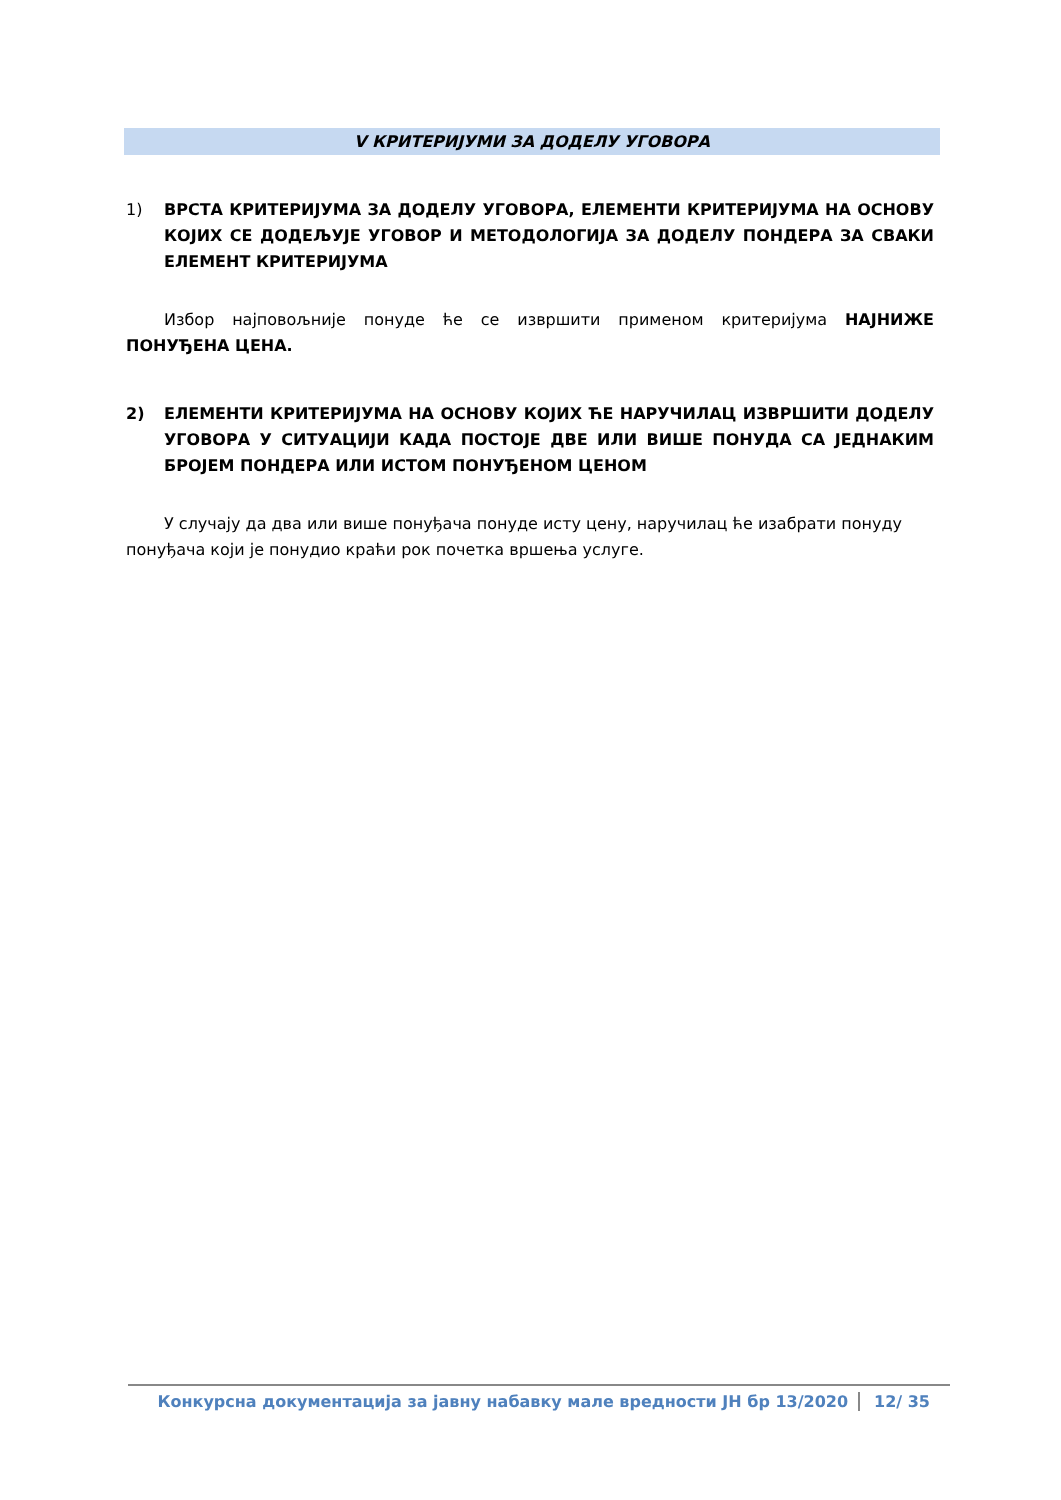V КРИТЕРИЈУМИ ЗА ДОДЕЛУ УГОВОРА
1) ВРСТА КРИТЕРИЈУМА ЗА ДОДЕЛУ УГОВОРА, ЕЛЕМЕНТИ КРИТЕРИЈУМА НА ОСНОВУ КОЈИХ СЕ ДОДЕЉУЈЕ УГОВОР И МЕТОДОЛОГИЈА ЗА ДОДЕЛУ ПОНДЕРА ЗА СВАКИ ЕЛЕМЕНТ КРИТЕРИЈУМА
Избор најповољније понуде ће се извршити применом критеријума НАЈНИЖЕ ПОНУЂЕНА ЦЕНА.
2) ЕЛЕМЕНТИ КРИТЕРИЈУМА НА ОСНОВУ КОЈИХ ЋЕ НАРУЧИЛАЦ ИЗВРШИТИ ДОДЕЛУ УГОВОРА У СИТУАЦИЈИ КАДА ПОСТОЈЕ ДВЕ ИЛИ ВИШЕ ПОНУДА СА ЈЕДНАКИМ БРОЈЕМ ПОНДЕРА ИЛИ ИСТОМ ПОНУЂЕНОМ ЦЕНОМ
У случају да два или више понуђача понуде исту цену, наручилац ће изабрати понуду понуђача који је понудио краћи рок почетка вршења услуге.
Конкурсна документација за јавну набавку мале вредности ЈН бр 13/2020 12/ 35